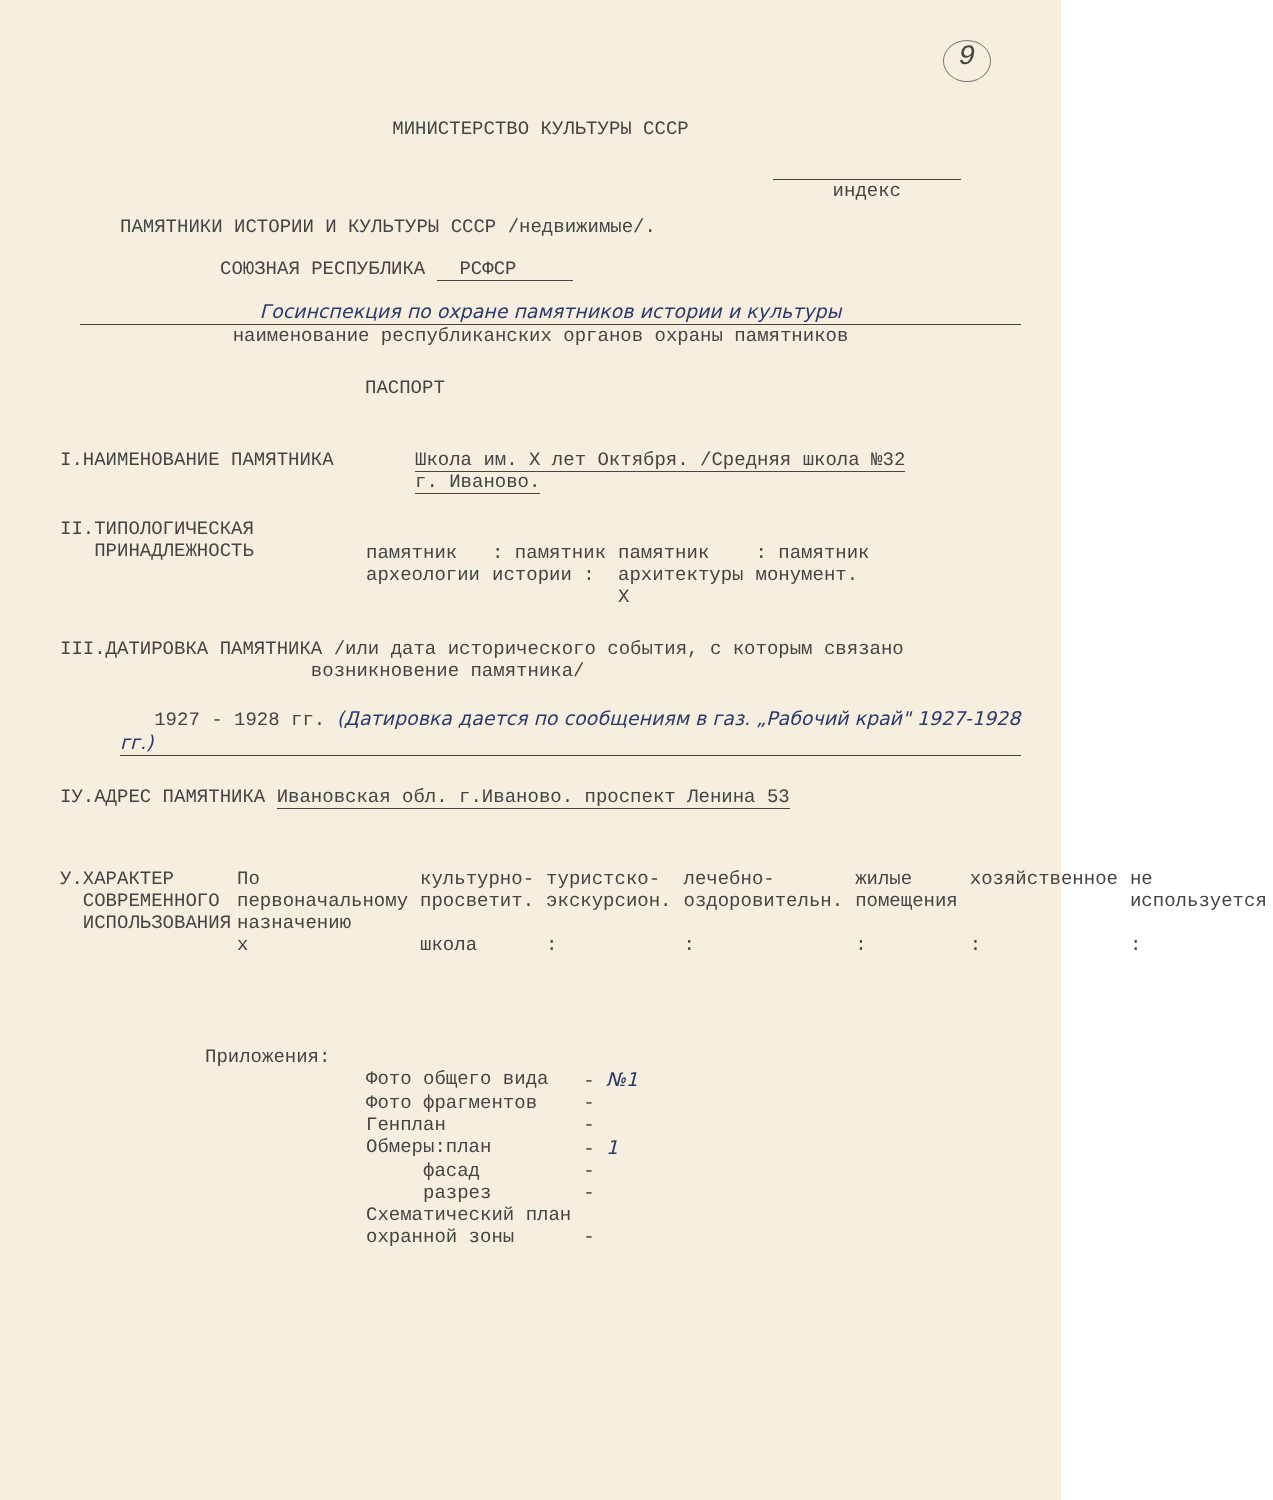9
МИНИСТЕРСТВО КУЛЬТУРЫ СССР
индекс
ПАМЯТНИКИ ИСТОРИИ И КУЛЬТУРЫ СССР /недвижимые/.
СОЮЗНАЯ РЕСПУБЛИКА РСФСР
Госинспекция по охране памятников истории и культуры
наименование республиканских органов охраны памятников
ПАСПОРТ
I.НАИМЕНОВАНИЕ ПАМЯТНИКА Школа им. Х лет Октября. /Средняя школа №32
г. Иваново.
II.ТИПОЛОГИЧЕСКАЯ
ПРИНАДЛЕЖНОСТЬ
| памятник археологии | : памятник истории : | памятник архитектуры X | : памятник монумент. |
III.ДАТИРОВКА ПАМЯТНИКА /или дата исторического события, с которым связано
возникновение памятника/
1927 - 1928 гг. (Датировка дается по сообщениям в газ. „Рабочий край" 1927-1928 гг.)
IУ.АДРЕС ПАМЯТНИКА Ивановская обл. г.Иваново. проспект Ленина 53
У.ХАРАКТЕР
СОВРЕМЕННОГО
ИСПОЛЬЗОВАНИЯ
| По первоначальному назначению | культурно-просветит. | туристско-экскурсион. | лечебно-оздоровительн. | жилые помещения | хозяйственное | не используется |
| х | школа | : | : | : | : | : |
Приложения:
| Фото общего вида | - №1 |
| Фото фрагментов | - |
| Генплан | - |
| Обмеры:план | - 1 |
| фасад | - |
| разрез | - |
| Схематический план охранной зоны | - |